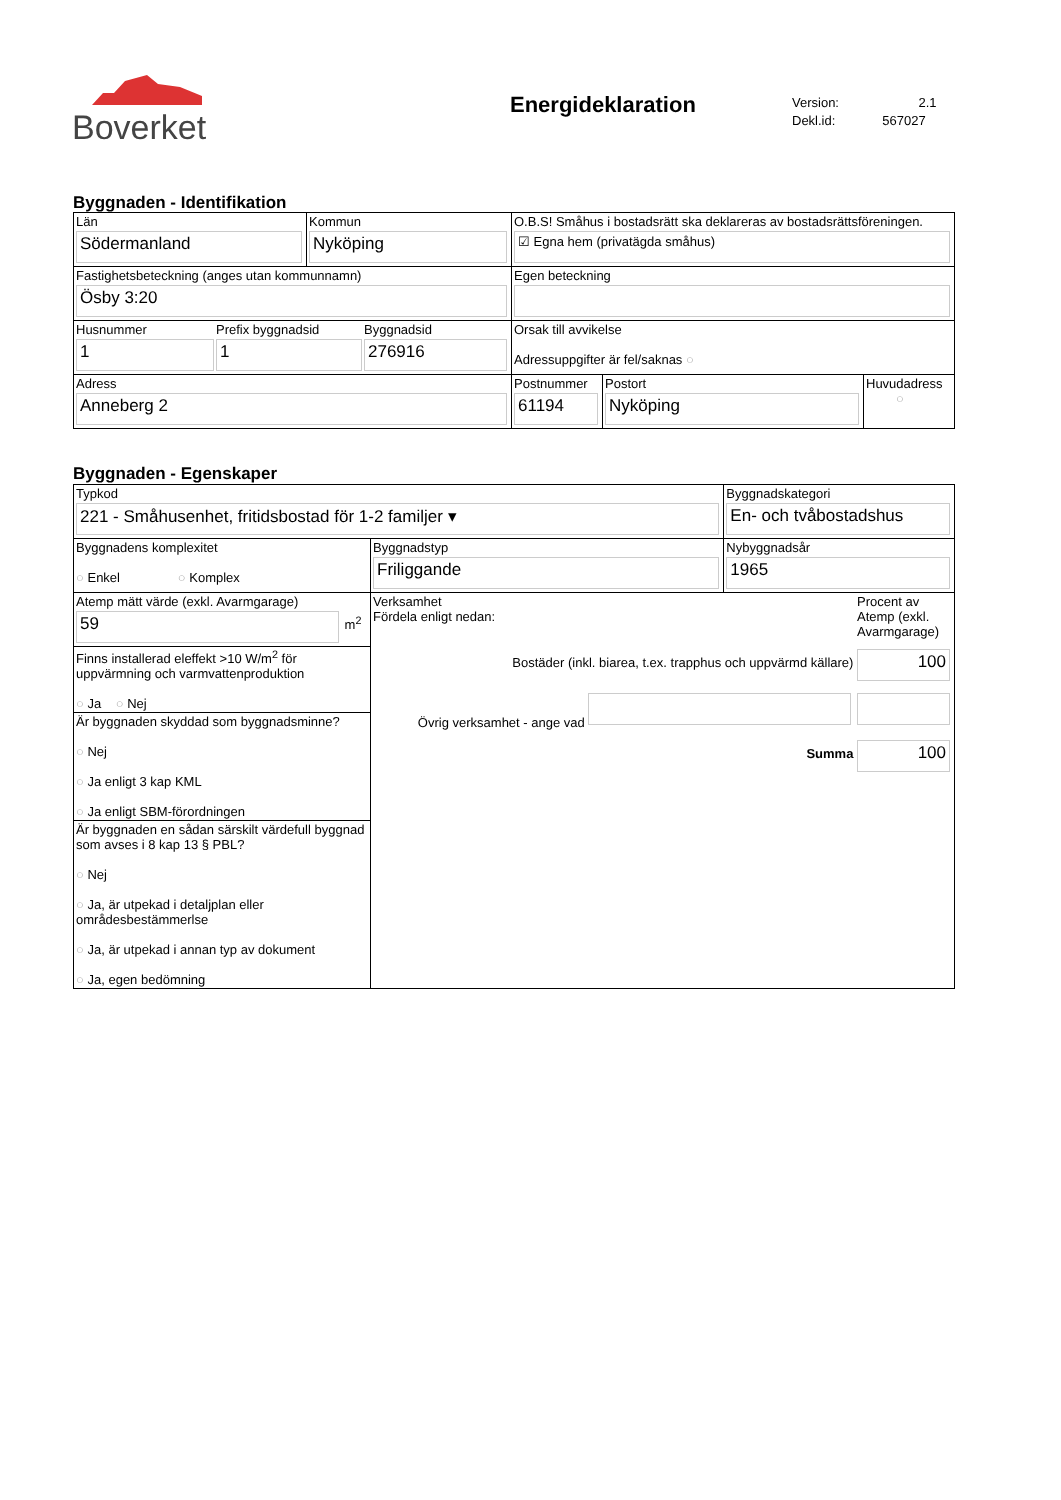Boverket
Energideklaration
Version: 2.1
Dekl.id: 567027
Byggnaden - Identifikation
| Län Södermanland | Kommun Nyköping | O.B.S! Småhus i bostadsrätt ska deklareras av bostadsrättsföreningen. ☑ Egna hem (privatägda småhus) | | |
| Fastighetsbeteckning (anges utan kommunnamn) Ösby 3:20 | | Egen beteckning | | |
| Husnummer 1 Prefix byggnadsid 1 Byggnadsid 276916 | | Orsak till avvikelse Adressuppgifter är fel/saknas ○ | | |
| Adress Anneberg 2 | | Postnummer 61194 | Postort Nyköping | Huvudadress ○ |
Byggnaden - Egenskaper
| Typkod 221 - Småhusenhet, fritidsbostad för 1-2 familjer ▾ | | Byggnadskategori En- och tvåbostadshus |
| Byggnadens komplexitet ○ Enkel ○ Komplex | Byggnadstyp Friliggande | Nybyggnadsår 1965 |
| Atemp mätt värde (exkl. Avarmgarage) 59 m<sup>2</sup> | Verksamhet Fördela enligt nedan: Procent av Atemp (exkl. Avarmgarage) Bostäder (inkl. biarea, t.ex. trapphus och uppvärmd källare) 100 Övrig verksamhet - ange vad Summa 100 | |
| Finns installerad eleffekt >10 W/m<sup>2</sup> för uppvärmning och varmvattenproduktion ○ Ja ○ Nej | | |
| Är byggnaden skyddad som byggnadsminne? ○ Nej ○ Ja enligt 3 kap KML ○ Ja enligt SBM-förordningen | | |
| Är byggnaden en sådan särskilt värdefull byggnad som avses i 8 kap 13 § PBL? ○ Nej ○ Ja, är utpekad i detaljplan eller områdesbestämmerlse ○ Ja, är utpekad i annan typ av dokument ○ Ja, egen bedömning | | |